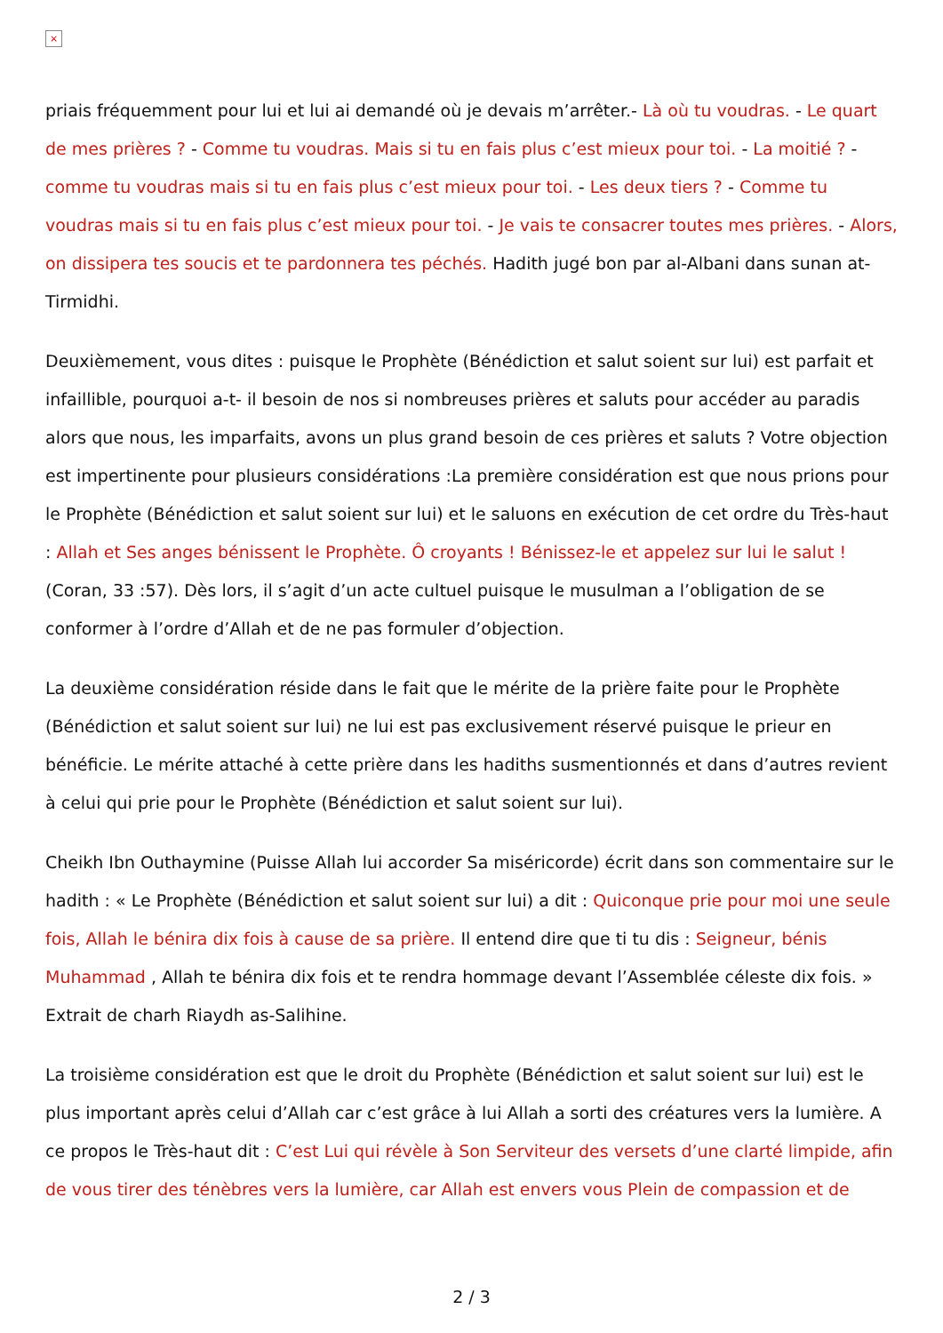×
priais fréquemment pour lui et lui ai demandé où je devais m’arrêter.- Là où tu voudras. - Le quart de mes prières ? - Comme tu voudras. Mais si tu en fais plus c’est mieux pour toi. - La moitié ? - comme tu voudras mais si tu en fais plus c’est mieux pour toi. - Les deux tiers ? - Comme tu voudras mais si tu en fais plus c’est mieux pour toi. - Je vais te consacrer toutes mes prières. - Alors, on dissipera tes soucis et te pardonnera tes péchés. Hadith jugé bon par al-Albani dans sunan at-Tirmidhi.
Deuxièmement, vous dites : puisque le Prophète (Bénédiction et salut soient sur lui) est parfait et infaillible, pourquoi a-t- il besoin de nos si nombreuses prières et saluts pour accéder au paradis alors que nous, les imparfaits, avons un plus grand besoin de ces prières et saluts ? Votre objection est impertinente pour plusieurs considérations :La première considération est que nous prions pour le Prophète (Bénédiction et salut soient sur lui) et le saluons en exécution de cet ordre du Très-haut : Allah et Ses anges bénissent le Prophète. Ô croyants ! Bénissez-le et appelez sur lui le salut ! (Coran, 33 :57). Dès lors, il s’agit d’un acte cultuel puisque le musulman a l’obligation de se conformer à l’ordre d’Allah et de ne pas formuler d’objection.
La deuxième considération réside dans le fait que le mérite de la prière faite pour le Prophète (Bénédiction et salut soient sur lui) ne lui est pas exclusivement réservé puisque le prieur en bénéficie. Le mérite attaché à cette prière dans les hadiths susmentionnés et dans d’autres revient à celui qui prie pour le Prophète (Bénédiction et salut soient sur lui).
Cheikh Ibn Outhaymine (Puisse Allah lui accorder Sa miséricorde) écrit dans son commentaire sur le hadith : « Le Prophète (Bénédiction et salut soient sur lui) a dit : Quiconque prie pour moi une seule fois, Allah le bénira dix fois à cause de sa prière. Il entend dire que ti tu dis : Seigneur, bénis Muhammad , Allah te bénira dix fois et te rendra hommage devant l’Assemblée céleste dix fois. » Extrait de charh Riaydh as-Salihine.
La troisième considération est que le droit du Prophète (Bénédiction et salut soient sur lui) est le plus important après celui d’Allah car c’est grâce à lui Allah a sorti des créatures vers la lumière. A ce propos le Très-haut dit : C’est Lui qui révèle à Son Serviteur des versets d’une clarté limpide, afin de vous tirer des ténèbres vers la lumière, car Allah est envers vous Plein de compassion et de
2 / 3